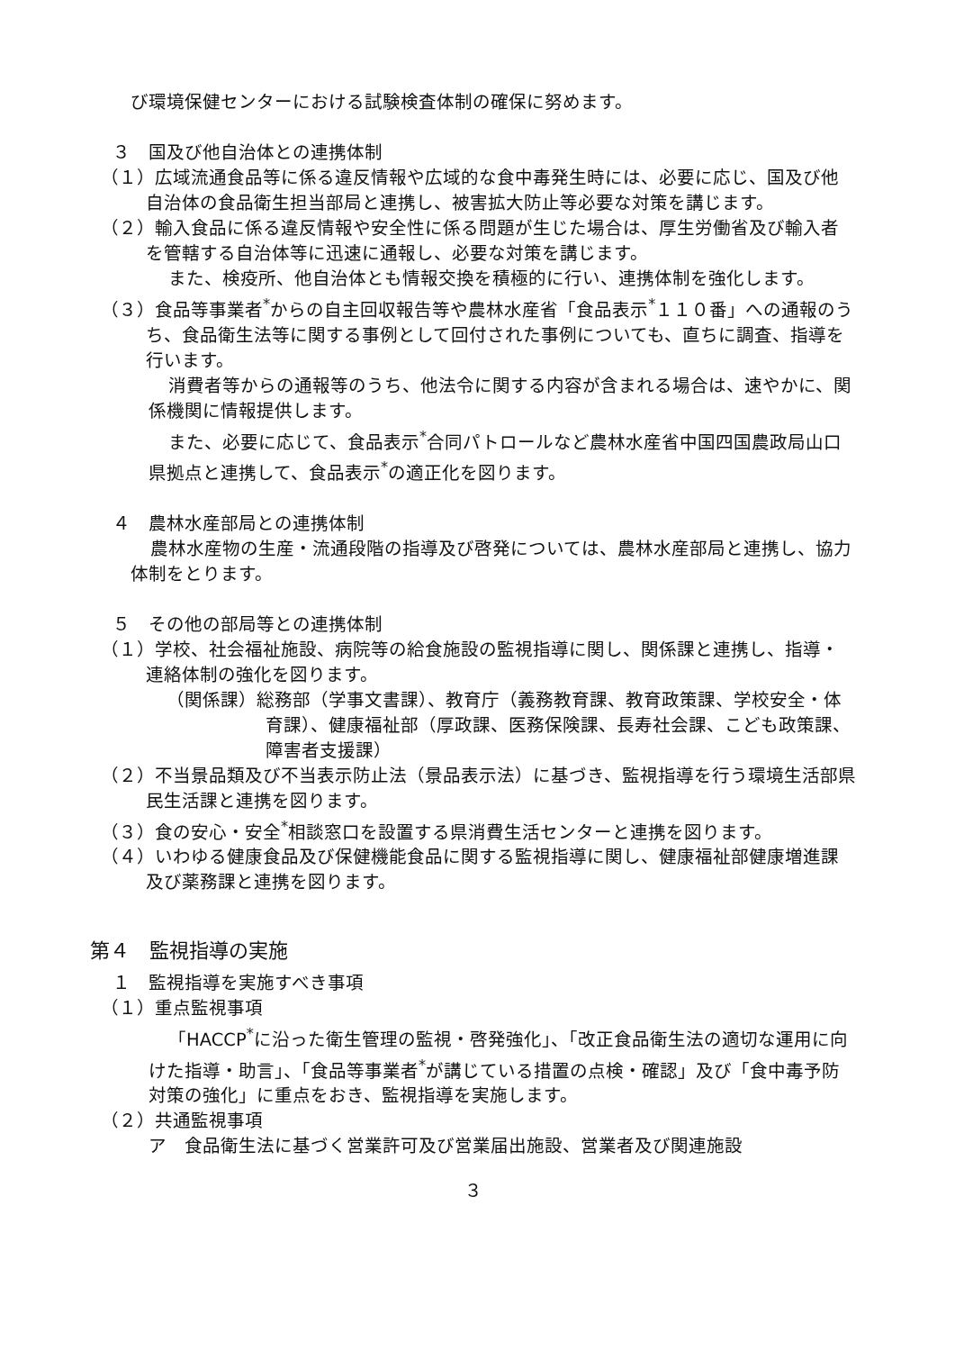び環境保健センターにおける試験検査体制の確保に努めます。
３　国及び他自治体との連携体制
（１）広域流通食品等に係る違反情報や広域的な食中毒発生時には、必要に応じ、国及び他自治体の食品衛生担当部局と連携し、被害拡大防止等必要な対策を講じます。
（２）輸入食品に係る違反情報や安全性に係る問題が生じた場合は、厚生労働省及び輸入者を管轄する自治体等に迅速に通報し、必要な対策を講じます。
また、検疫所、他自治体とも情報交換を積極的に行い、連携体制を強化します。
（３）食品等事業者<sup>*</sup>からの自主回収報告等や農林水産省「食品表示<sup>*</sup>１１０番」への通報のうち、食品衛生法等に関する事例として回付された事例についても、直ちに調査、指導を行います。
消費者等からの通報等のうち、他法令に関する内容が含まれる場合は、速やかに、関係機関に情報提供します。
また、必要に応じて、食品表示<sup>*</sup>合同パトロールなど農林水産省中国四国農政局山口県拠点と連携して、食品表示<sup>*</sup>の適正化を図ります。
４　農林水産部局との連携体制
農林水産物の生産・流通段階の指導及び啓発については、農林水産部局と連携し、協力体制をとります。
５　その他の部局等との連携体制
（１）学校、社会福祉施設、病院等の給食施設の監視指導に関し、関係課と連携し、指導・連絡体制の強化を図ります。
（関係課）総務部（学事文書課）、教育庁（義務教育課、教育政策課、学校安全・体育課）、健康福祉部（厚政課、医務保険課、長寿社会課、こども政策課、障害者支援課）
（２）不当景品類及び不当表示防止法（景品表示法）に基づき、監視指導を行う環境生活部県民生活課と連携を図ります。
（３）食の安心・安全<sup>*</sup>相談窓口を設置する県消費生活センターと連携を図ります。
（４）いわゆる健康食品及び保健機能食品に関する監視指導に関し、健康福祉部健康増進課及び薬務課と連携を図ります。
第４　監視指導の実施
１　監視指導を実施すべき事項
（１）重点監視事項
「HACCP<sup>*</sup>に沿った衛生管理の監視・啓発強化」、「改正食品衛生法の適切な運用に向けた指導・助言」、「食品等事業者<sup>*</sup>が講じている措置の点検・確認」及び「食中毒予防対策の強化」に重点をおき、監視指導を実施します。
（２）共通監視事項
ア　食品衛生法に基づく営業許可及び営業届出施設、営業者及び関連施設
３